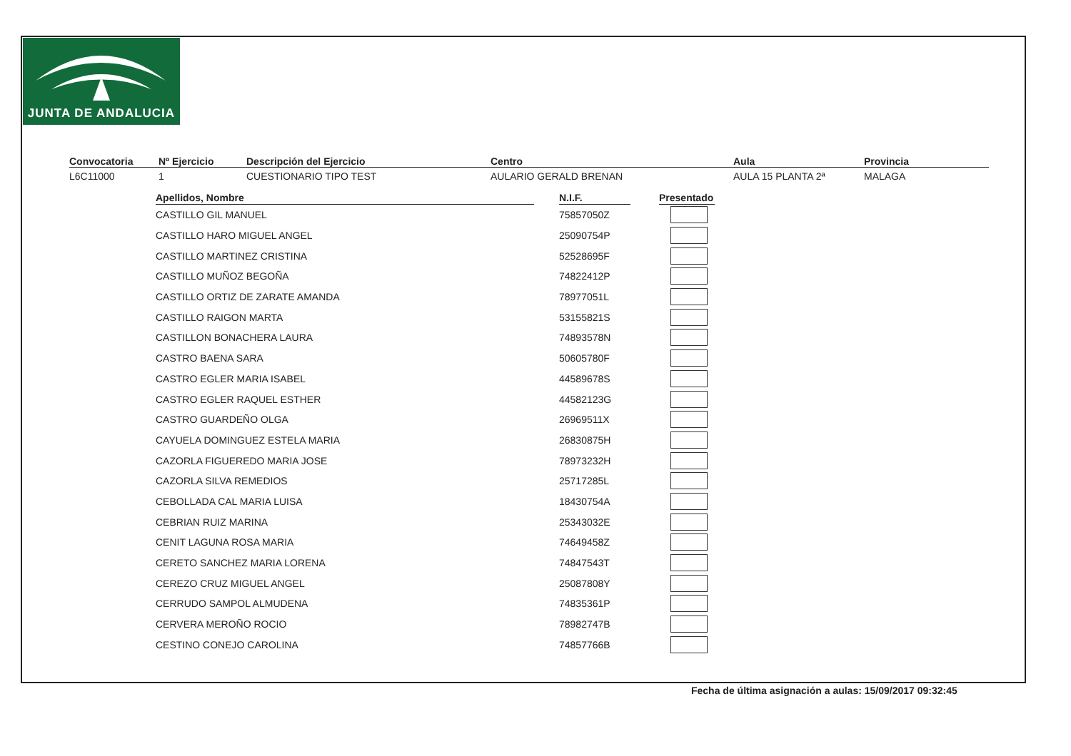JUNTA DE ANDALUCIA
Convocatoria
L6C11000
Nº Ejercicio
1
Descripción del Ejercicio
CUESTIONARIO TIPO TEST
Centro
AULARIO GERALD BRENAN
Aula
AULA 15 PLANTA 2ª
Provincia
MALAGA
| Apellidos, Nombre | | N.I.F. | | Presentado |
| --- | --- | --- | --- | --- |
| CASTILLO GIL MANUEL | | 75857050Z | | |
| CASTILLO HARO MIGUEL ANGEL | | 25090754P | | |
| CASTILLO MARTINEZ CRISTINA | | 52528695F | | |
| CASTILLO MUÑOZ BEGOÑA | | 74822412P | | |
| CASTILLO ORTIZ DE ZARATE AMANDA | | 78977051L | | |
| CASTILLO RAIGON MARTA | | 53155821S | | |
| CASTILLON BONACHERA LAURA | | 74893578N | | |
| CASTRO BAENA SARA | | 50605780F | | |
| CASTRO EGLER MARIA ISABEL | | 44589678S | | |
| CASTRO EGLER RAQUEL ESTHER | | 44582123G | | |
| CASTRO GUARDEÑO OLGA | | 26969511X | | |
| CAYUELA DOMINGUEZ ESTELA MARIA | | 26830875H | | |
| CAZORLA FIGUEREDO MARIA JOSE | | 78973232H | | |
| CAZORLA SILVA REMEDIOS | | 25717285L | | |
| CEBOLLADA CAL MARIA LUISA | | 18430754A | | |
| CEBRIAN RUIZ MARINA | | 25343032E | | |
| CENIT LAGUNA ROSA MARIA | | 74649458Z | | |
| CERETO SANCHEZ MARIA LORENA | | 74847543T | | |
| CEREZO CRUZ MIGUEL ANGEL | | 25087808Y | | |
| CERRUDO SAMPOL ALMUDENA | | 74835361P | | |
| CERVERA MEROÑO ROCIO | | 78982747B | | |
| CESTINO CONEJO CAROLINA | | 74857766B | | |
Fecha de última asignación a aulas: 15/09/2017 09:32:45